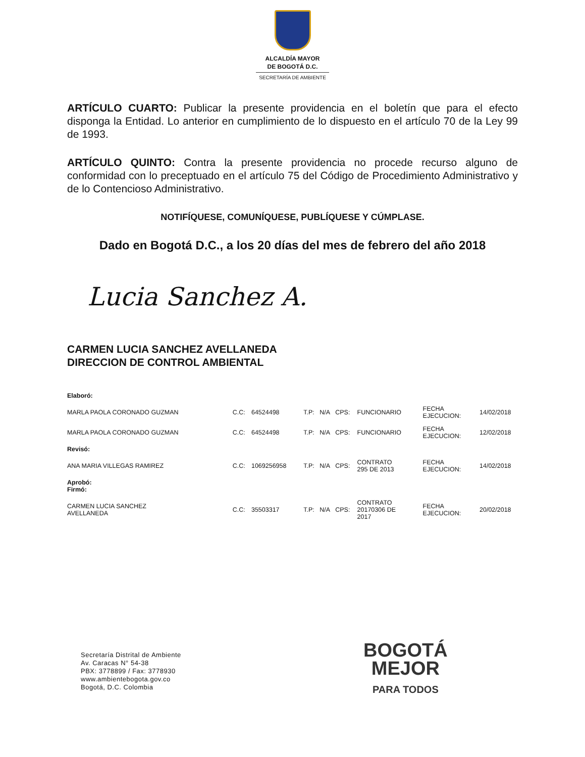ALCALDÍA MAYOR
DE BOGOTÁ D.C.
SECRETARÍA DE AMBIENTE
ARTÍCULO CUARTO: Publicar la presente providencia en el boletín que para el efecto disponga la Entidad. Lo anterior en cumplimiento de lo dispuesto en el artículo 70 de la Ley 99 de 1993.
ARTÍCULO QUINTO: Contra la presente providencia no procede recurso alguno de conformidad con lo preceptuado en el artículo 75 del Código de Procedimiento Administrativo y de lo Contencioso Administrativo.
NOTIFÍQUESE, COMUNÍQUESE, PUBLÍQUESE Y CÚMPLASE.
Dado en Bogotá D.C., a los 20 días del mes de febrero del año 2018
Lucia Sanchez A.
CARMEN LUCIA SANCHEZ AVELLANEDA
DIRECCION DE CONTROL AMBIENTAL
| Elaboró: | | | | | | | | |
| MARLA PAOLA CORONADO GUZMAN | C.C: | 64524498 | T.P: | N/A | CPS: | FUNCIONARIO | FECHA EJECUCION: | 14/02/2018 |
| MARLA PAOLA CORONADO GUZMAN | C.C: | 64524498 | T.P: | N/A | CPS: | FUNCIONARIO | FECHA EJECUCION: | 12/02/2018 |
| Revisó: | | | | | | | | |
| ANA MARIA VILLEGAS RAMIREZ | C.C: | 1069256958 | T.P: | N/A | CPS: | CONTRATO 295 DE 2013 | FECHA EJECUCION: | 14/02/2018 |
| Aprobó: Firmó: | | | | | | | | |
| CARMEN LUCIA SANCHEZ AVELLANEDA | C.C: | 35503317 | T.P: | N/A | CPS: | CONTRATO 20170306 DE 2017 | FECHA EJECUCION: | 20/02/2018 |
Secretaría Distrital de Ambiente
Av. Caracas N° 54-38
PBX: 3778899 / Fax: 3778930
www.ambientebogota.gov.co
Bogotá, D.C. Colombia
BOGOTÁ
MEJOR
PARA TODOS